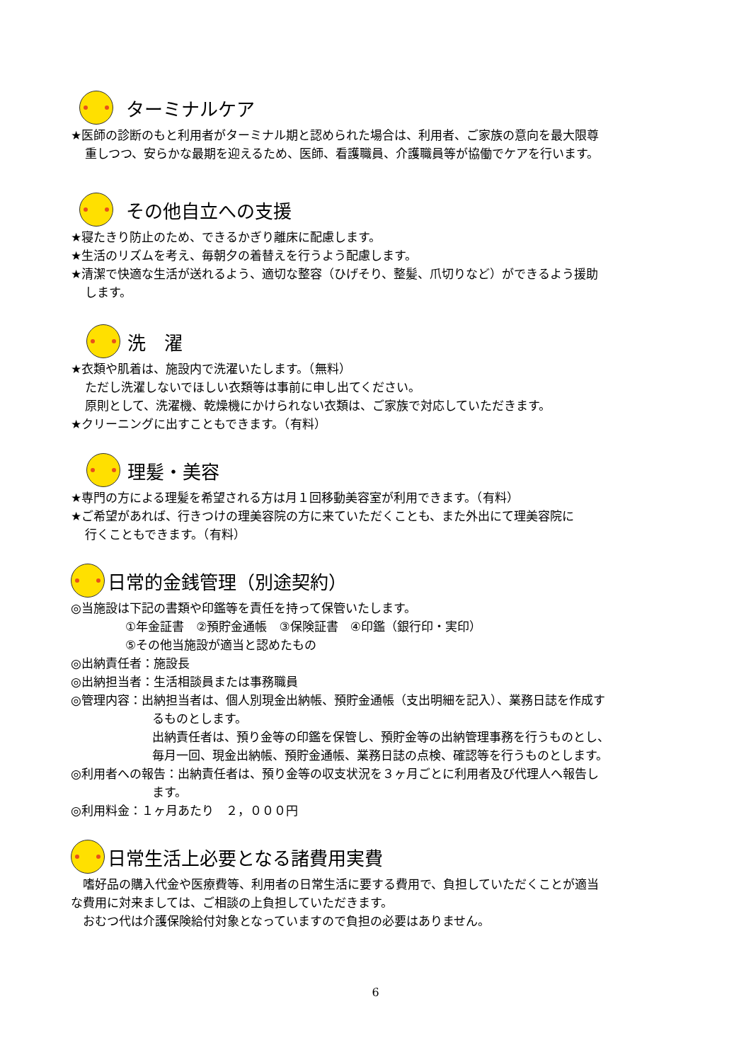ターミナルケア
★医師の診断のもと利用者がターミナル期と認められた場合は、利用者、ご家族の意向を最大限尊
重しつつ、安らかな最期を迎えるため、医師、看護職員、介護職員等が協働でケアを行います。
その他自立への支援
★寝たきり防止のため、できるかぎり離床に配慮します。
★生活のリズムを考え、毎朝夕の着替えを行うよう配慮します。
★清潔で快適な生活が送れるよう、適切な整容（ひげそり、整髪、爪切りなど）ができるよう援助
します。
洗　濯
★衣類や肌着は、施設内で洗濯いたします。（無料）
ただし洗濯しないでほしい衣類等は事前に申し出てください。
原則として、洗濯機、乾燥機にかけられない衣類は、ご家族で対応していただきます。
★クリーニングに出すこともできます。（有料）
理髪・美容
★専門の方による理髪を希望される方は月１回移動美容室が利用できます。（有料）
★ご希望があれば、行きつけの理美容院の方に来ていただくことも、また外出にて理美容院に
行くこともできます。（有料）
日常的金銭管理（別途契約）
◎当施設は下記の書類や印鑑等を責任を持って保管いたします。
①年金証書　②預貯金通帳　③保険証書　④印鑑（銀行印・実印）
⑤その他当施設が適当と認めたもの
◎出納責任者：施設長
◎出納担当者：生活相談員または事務職員
◎管理内容：出納担当者は、個人別現金出納帳、預貯金通帳（支出明細を記入）、業務日誌を作成す
るものとします。
出納責任者は、預り金等の印鑑を保管し、預貯金等の出納管理事務を行うものとし、
毎月一回、現金出納帳、預貯金通帳、業務日誌の点検、確認等を行うものとします。
◎利用者への報告：出納責任者は、預り金等の収支状況を３ヶ月ごとに利用者及び代理人へ報告し
ます。
◎利用料金：１ヶ月あたり　２，０００円
日常生活上必要となる諸費用実費
　嗜好品の購入代金や医療費等、利用者の日常生活に要する費用で、負担していただくことが適当
な費用に対来ましては、ご相談の上負担していただきます。
　おむつ代は介護保険給付対象となっていますので負担の必要はありません。
6